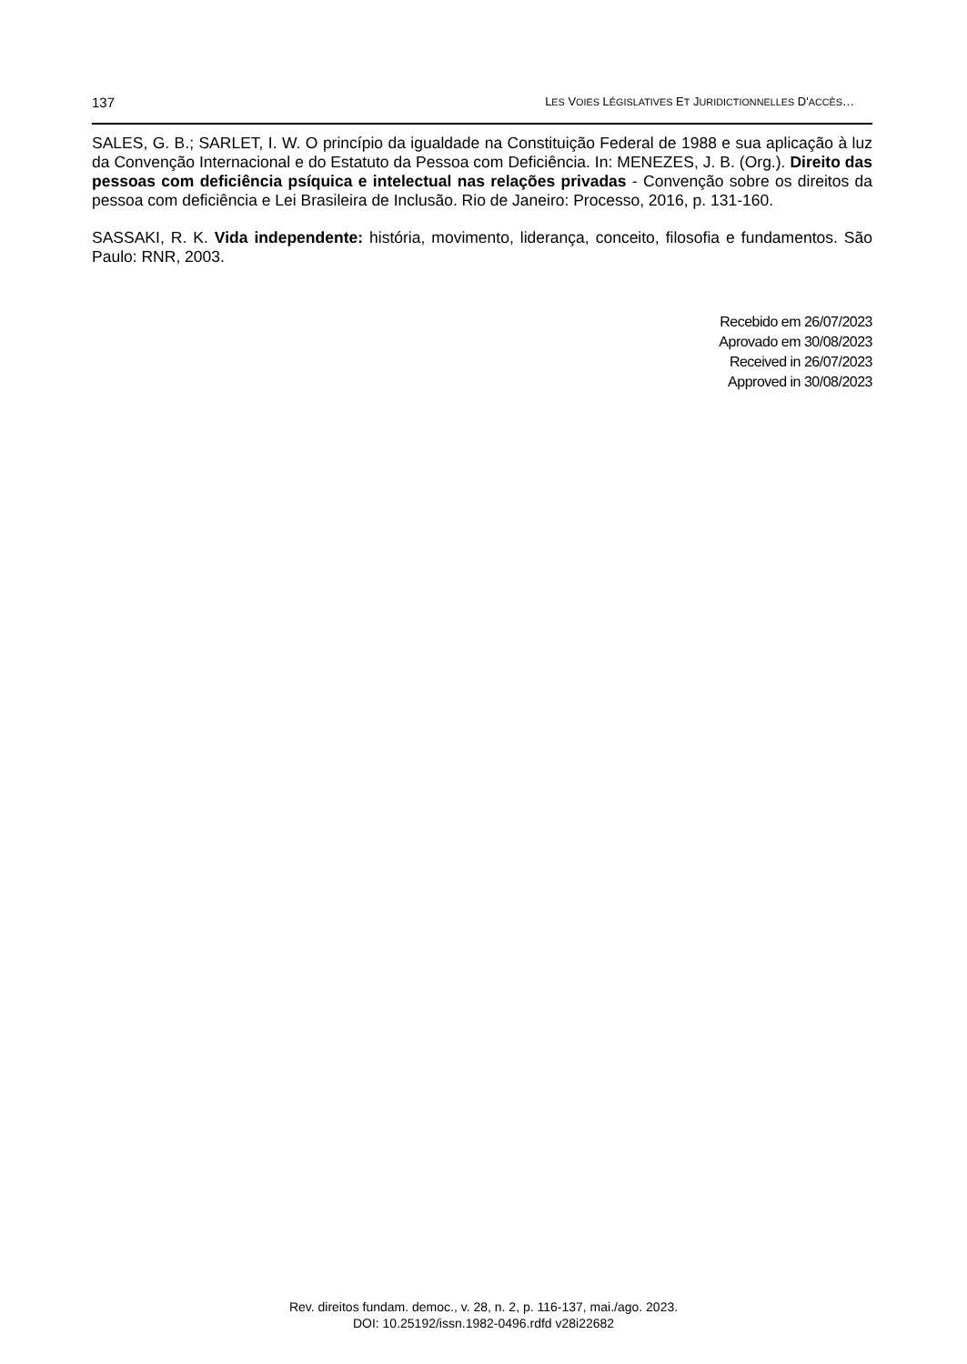137 LES VOIES LÉGISLATIVES ET JURIDICTIONNELLES D'ACCÈS…
SALES, G. B.; SARLET, I. W. O princípio da igualdade na Constituição Federal de 1988 e sua aplicação à luz da Convenção Internacional e do Estatuto da Pessoa com Deficiência. In: MENEZES, J. B. (Org.). Direito das pessoas com deficiência psíquica e intelectual nas relações privadas - Convenção sobre os direitos da pessoa com deficiência e Lei Brasileira de Inclusão. Rio de Janeiro: Processo, 2016, p. 131-160.
SASSAKI, R. K. Vida independente: história, movimento, liderança, conceito, filosofia e fundamentos. São Paulo: RNR, 2003.
Recebido em 26/07/2023
Aprovado em 30/08/2023
Received in 26/07/2023
Approved in 30/08/2023
Rev. direitos fundam. democ., v. 28, n. 2, p. 116-137, mai./ago. 2023.
DOI: 10.25192/issn.1982-0496.rdfd v28i22682